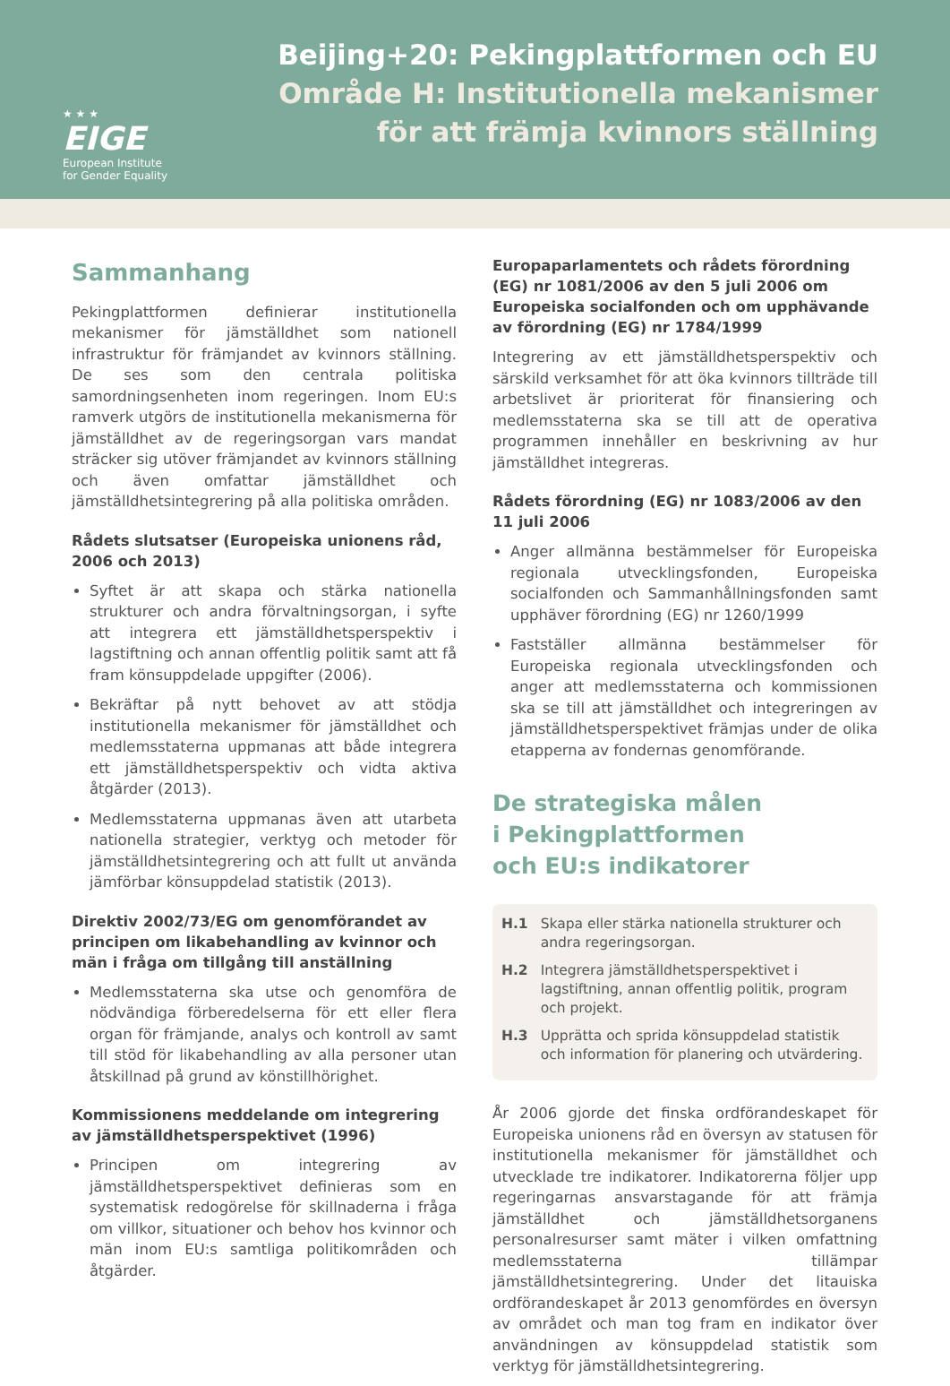★ ★ ★
EIGE
European Institute
for Gender Equality
Beijing+20: Pekingplattformen och EU
Område H: Institutionella mekanismer
för att främja kvinnors ställning
Sammanhang
Pekingplattformen definierar institutionella mekanismer för jämställdhet som nationell infrastruktur för främjandet av kvinnors ställning. De ses som den centrala politiska samordningsenheten inom regeringen. Inom EU:s ramverk utgörs de institutionella mekanismerna för jämställdhet av de regeringsorgan vars mandat sträcker sig utöver främjandet av kvinnors ställning och även omfattar jämställdhet och jämställdhetsintegrering på alla politiska områden.
Rådets slutsatser (Europeiska unionens råd, 2006 och 2013)
Syftet är att skapa och stärka nationella strukturer och andra förvaltningsorgan, i syfte att integrera ett jämställdhetsperspektiv i lagstiftning och annan offentlig politik samt att få fram könsuppdelade uppgifter (2006).
Bekräftar på nytt behovet av att stödja institutionella mekanismer för jämställdhet och medlemsstaterna uppmanas att både integrera ett jämställdhetsperspektiv och vidta aktiva åtgärder (2013).
Medlemsstaterna uppmanas även att utarbeta nationella strategier, verktyg och metoder för jämställdhetsintegrering och att fullt ut använda jämförbar könsuppdelad statistik (2013).
Direktiv 2002/73/EG om genomförandet av principen om likabehandling av kvinnor och män i fråga om tillgång till anställning
Medlemsstaterna ska utse och genomföra de nödvändiga förberedelserna för ett eller flera organ för främjande, analys och kontroll av samt till stöd för likabehandling av alla personer utan åtskillnad på grund av könstillhörighet.
Kommissionens meddelande om integrering av jämställdhetsperspektivet (1996)
Principen om integrering av jämställdhetsperspektivet definieras som en systematisk redogörelse för skillnaderna i fråga om villkor, situationer och behov hos kvinnor och män inom EU:s samtliga politikområden och åtgärder.
Europaparlamentets och rådets förordning (EG) nr 1081/2006 av den 5 juli 2006 om Europeiska socialfonden och om upphävande av förordning (EG) nr 1784/1999
Integrering av ett jämställdhetsperspektiv och särskild verksamhet för att öka kvinnors tillträde till arbetslivet är prioriterat för finansiering och medlemsstaterna ska se till att de operativa programmen innehåller en beskrivning av hur jämställdhet integreras.
Rådets förordning (EG) nr 1083/2006 av den 11 juli 2006
Anger allmänna bestämmelser för Europeiska regionala utvecklingsfonden, Europeiska socialfonden och Sammanhållningsfonden samt upphäver förordning (EG) nr 1260/1999
Fastställer allmänna bestämmelser för Europeiska regionala utvecklingsfonden och anger att medlemsstaterna och kommissionen ska se till att jämställdhet och integreringen av jämställdhetsperspektivet främjas under de olika etapperna av fondernas genomförande.
De strategiska målen
i Pekingplattformen
och EU:s indikatorer
H.1 Skapa eller stärka nationella strukturer och andra regeringsorgan.
H.2 Integrera jämställdhetsperspektivet i lagstiftning, annan offentlig politik, program och projekt.
H.3 Upprätta och sprida könsuppdelad statistik och information för planering och utvärdering.
År 2006 gjorde det finska ordförandeskapet för Europeiska unionens råd en översyn av statusen för institutionella mekanismer för jämställdhet och utvecklade tre indikatorer. Indikatorerna följer upp regeringarnas ansvarstagande för att främja jämställdhet och jämställdhetsorganens personalresurser samt mäter i vilken omfattning medlemsstaterna tillämpar jämställdhetsintegrering. Under det litauiska ordförandeskapet år 2013 genomfördes en översyn av området och man tog fram en indikator över användningen av könsuppdelad statistik som verktyg för jämställdhetsintegrering.